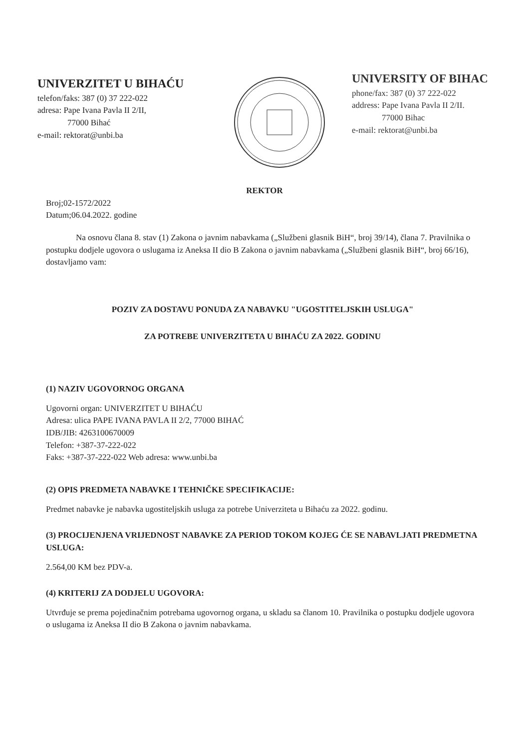UNIVERZITET U BIHAĆU
telefon/faks: 387 (0) 37 222-022
adresa: Pape Ivana Pavla II 2/II,
77000 Bihać
e-mail: rektorat@unbi.ba
UNIVERSITY OF BIHAC
phone/fax: 387 (0) 37 222-022
address: Pape Ivana Pavla II 2/II.
77000 Bihac
e-mail: rektorat@unbi.ba
REKTOR
Broj;02-1572/2022
Datum;06.04.2022. godine
Na osnovu člana 8. stav (1) Zakona o javnim nabavkama („Službeni glasnik BiH“, broj 39/14), člana 7. Pravilnika o postupku dodjele ugovora o uslugama iz Aneksa II dio B Zakona o javnim nabavkama („Službeni glasnik BiH“, broj 66/16), dostavljamo vam:
POZIV ZA DOSTAVU PONUDA ZA NABAVKU "UGOSTITELJSKIH USLUGA"
ZA POTREBE UNIVERZITETA U BIHAĆU ZA 2022. GODINU
(1) NAZIV UGOVORNOG ORGANA
Ugovorni organ: UNIVERZITET U BIHAĆU
Adresa: ulica PAPE IVANA PAVLA II 2/2, 77000 BIHAĆ
IDB/JIB: 4263100670009
Telefon: +387-37-222-022
Faks: +387-37-222-022 Web adresa: www.unbi.ba
(2) OPIS PREDMETA NABAVKE I TEHNIČKE SPECIFIKACIJE:
Predmet nabavke je nabavka ugostiteljskih usluga za potrebe Univerziteta u Bihaću za 2022. godinu.
(3) PROCIJENJENA VRIJEDNOST NABAVKE ZA PERIOD TOKOM KOJEG ĆE SE NABAVLJATI PREDMETNA USLUGA:
2.564,00 KM bez PDV-a.
(4) KRITERIJ ZA DODJELU UGOVORA:
Utvrđuje se prema pojedinačnim potrebama ugovornog organa, u skladu sa članom 10. Pravilnika o postupku dodjele ugovora o uslugama iz Aneksa II dio B Zakona o javnim nabavkama.